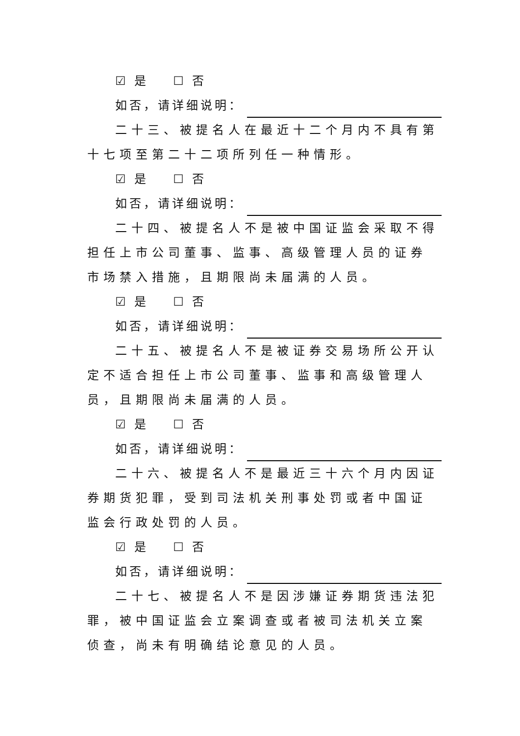☑ 是 ☐ 否
如否，请详细说明：
二十三、被提名人在最近十二个月内不具有第十七项至第二十二项所列任一种情形。
☑ 是 ☐ 否
如否，请详细说明：
二十四、被提名人不是被中国证监会采取不得担任上市公司董事、监事、高级管理人员的证券市场禁入措施，且期限尚未届满的人员。
☑ 是 ☐ 否
如否，请详细说明：
二十五、被提名人不是被证券交易场所公开认定不适合担任上市公司董事、监事和高级管理人员，且期限尚未届满的人员。
☑ 是 ☐ 否
如否，请详细说明：
二十六、被提名人不是最近三十六个月内因证券期货犯罪，受到司法机关刑事处罚或者中国证监会行政处罚的人员。
☑ 是 ☐ 否
如否，请详细说明：
二十七、被提名人不是因涉嫌证券期货违法犯罪，被中国证监会立案调查或者被司法机关立案侦查，尚未有明确结论意见的人员。